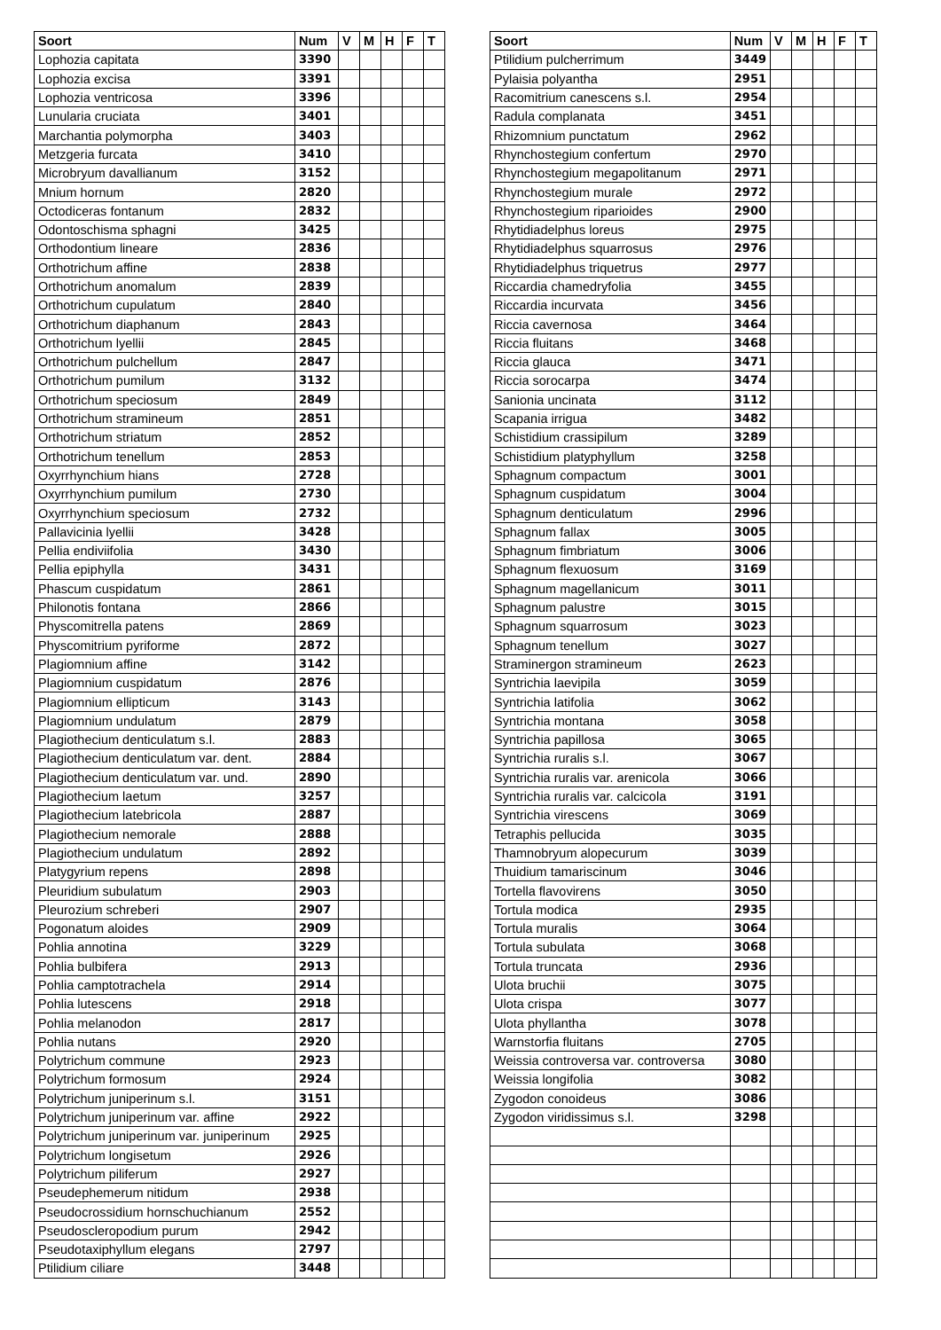| Soort | Num | V | M | H | F | T |
| --- | --- | --- | --- | --- | --- | --- |
| Lophozia capitata | 3390 | | | | | |
| Lophozia excisa | 3391 | | | | | |
| Lophozia ventricosa | 3396 | | | | | |
| Lunularia cruciata | 3401 | | | | | |
| Marchantia polymorpha | 3403 | | | | | |
| Metzgeria furcata | 3410 | | | | | |
| Microbryum davallianum | 3152 | | | | | |
| Mnium hornum | 2820 | | | | | |
| Octodiceras fontanum | 2832 | | | | | |
| Odontoschisma sphagni | 3425 | | | | | |
| Orthodontium lineare | 2836 | | | | | |
| Orthotrichum affine | 2838 | | | | | |
| Orthotrichum anomalum | 2839 | | | | | |
| Orthotrichum cupulatum | 2840 | | | | | |
| Orthotrichum diaphanum | 2843 | | | | | |
| Orthotrichum lyellii | 2845 | | | | | |
| Orthotrichum pulchellum | 2847 | | | | | |
| Orthotrichum pumilum | 3132 | | | | | |
| Orthotrichum speciosum | 2849 | | | | | |
| Orthotrichum stramineum | 2851 | | | | | |
| Orthotrichum striatum | 2852 | | | | | |
| Orthotrichum tenellum | 2853 | | | | | |
| Oxyrrhynchium hians | 2728 | | | | | |
| Oxyrrhynchium pumilum | 2730 | | | | | |
| Oxyrrhynchium speciosum | 2732 | | | | | |
| Pallavicinia lyellii | 3428 | | | | | |
| Pellia endiviifolia | 3430 | | | | | |
| Pellia epiphylla | 3431 | | | | | |
| Phascum cuspidatum | 2861 | | | | | |
| Philonotis fontana | 2866 | | | | | |
| Physcomitrella patens | 2869 | | | | | |
| Physcomitrium pyriforme | 2872 | | | | | |
| Plagiomnium affine | 3142 | | | | | |
| Plagiomnium cuspidatum | 2876 | | | | | |
| Plagiomnium ellipticum | 3143 | | | | | |
| Plagiomnium undulatum | 2879 | | | | | |
| Plagiothecium denticulatum s.l. | 2883 | | | | | |
| Plagiothecium denticulatum var. dent. | 2884 | | | | | |
| Plagiothecium denticulatum var. und. | 2890 | | | | | |
| Plagiothecium laetum | 3257 | | | | | |
| Plagiothecium latebricola | 2887 | | | | | |
| Plagiothecium nemorale | 2888 | | | | | |
| Plagiothecium undulatum | 2892 | | | | | |
| Platygyrium repens | 2898 | | | | | |
| Pleuridium subulatum | 2903 | | | | | |
| Pleurozium schreberi | 2907 | | | | | |
| Pogonatum aloides | 2909 | | | | | |
| Pohlia annotina | 3229 | | | | | |
| Pohlia bulbifera | 2913 | | | | | |
| Pohlia camptotrachela | 2914 | | | | | |
| Pohlia lutescens | 2918 | | | | | |
| Pohlia melanodon | 2817 | | | | | |
| Pohlia nutans | 2920 | | | | | |
| Polytrichum commune | 2923 | | | | | |
| Polytrichum formosum | 2924 | | | | | |
| Polytrichum juniperinum s.l. | 3151 | | | | | |
| Polytrichum juniperinum var. affine | 2922 | | | | | |
| Polytrichum juniperinum var. juniperinum | 2925 | | | | | |
| Polytrichum longisetum | 2926 | | | | | |
| Polytrichum piliferum | 2927 | | | | | |
| Pseudephemerum nitidum | 2938 | | | | | |
| Pseudocrossidium hornschuchianum | 2552 | | | | | |
| Pseudoscleropodium purum | 2942 | | | | | |
| Pseudotaxiphyllum elegans | 2797 | | | | | |
| Ptilidium ciliare | 3448 | | | | | |
| Soort | Num | V | M | H | F | T |
| --- | --- | --- | --- | --- | --- | --- |
| Ptilidium pulcherrimum | 3449 | | | | | |
| Pylaisia polyantha | 2951 | | | | | |
| Racomitrium canescens s.l. | 2954 | | | | | |
| Radula complanata | 3451 | | | | | |
| Rhizomnium punctatum | 2962 | | | | | |
| Rhynchostegium confertum | 2970 | | | | | |
| Rhynchostegium megapolitanum | 2971 | | | | | |
| Rhynchostegium murale | 2972 | | | | | |
| Rhynchostegium riparioides | 2900 | | | | | |
| Rhytidiadelphus loreus | 2975 | | | | | |
| Rhytidiadelphus squarrosus | 2976 | | | | | |
| Rhytidiadelphus triquetrus | 2977 | | | | | |
| Riccardia chamedryfolia | 3455 | | | | | |
| Riccardia incurvata | 3456 | | | | | |
| Riccia cavernosa | 3464 | | | | | |
| Riccia fluitans | 3468 | | | | | |
| Riccia glauca | 3471 | | | | | |
| Riccia sorocarpa | 3474 | | | | | |
| Sanionia uncinata | 3112 | | | | | |
| Scapania irrigua | 3482 | | | | | |
| Schistidium crassipilum | 3289 | | | | | |
| Schistidium platyphyllum | 3258 | | | | | |
| Sphagnum compactum | 3001 | | | | | |
| Sphagnum cuspidatum | 3004 | | | | | |
| Sphagnum denticulatum | 2996 | | | | | |
| Sphagnum fallax | 3005 | | | | | |
| Sphagnum fimbriatum | 3006 | | | | | |
| Sphagnum flexuosum | 3169 | | | | | |
| Sphagnum magellanicum | 3011 | | | | | |
| Sphagnum palustre | 3015 | | | | | |
| Sphagnum squarrosum | 3023 | | | | | |
| Sphagnum tenellum | 3027 | | | | | |
| Straminergon stramineum | 2623 | | | | | |
| Syntrichia laevipila | 3059 | | | | | |
| Syntrichia latifolia | 3062 | | | | | |
| Syntrichia montana | 3058 | | | | | |
| Syntrichia papillosa | 3065 | | | | | |
| Syntrichia ruralis s.l. | 3067 | | | | | |
| Syntrichia ruralis var. arenicola | 3066 | | | | | |
| Syntrichia ruralis var. calcicola | 3191 | | | | | |
| Syntrichia virescens | 3069 | | | | | |
| Tetraphis pellucida | 3035 | | | | | |
| Thamnobryum alopecurum | 3039 | | | | | |
| Thuidium tamariscinum | 3046 | | | | | |
| Tortella flavovirens | 3050 | | | | | |
| Tortula modica | 2935 | | | | | |
| Tortula muralis | 3064 | | | | | |
| Tortula subulata | 3068 | | | | | |
| Tortula truncata | 2936 | | | | | |
| Ulota bruchii | 3075 | | | | | |
| Ulota crispa | 3077 | | | | | |
| Ulota phyllantha | 3078 | | | | | |
| Warnstorfia fluitans | 2705 | | | | | |
| Weissia controversa var. controversa | 3080 | | | | | |
| Weissia longifolia | 3082 | | | | | |
| Zygodon conoideus | 3086 | | | | | |
| Zygodon viridissimus s.l. | 3298 | | | | | |